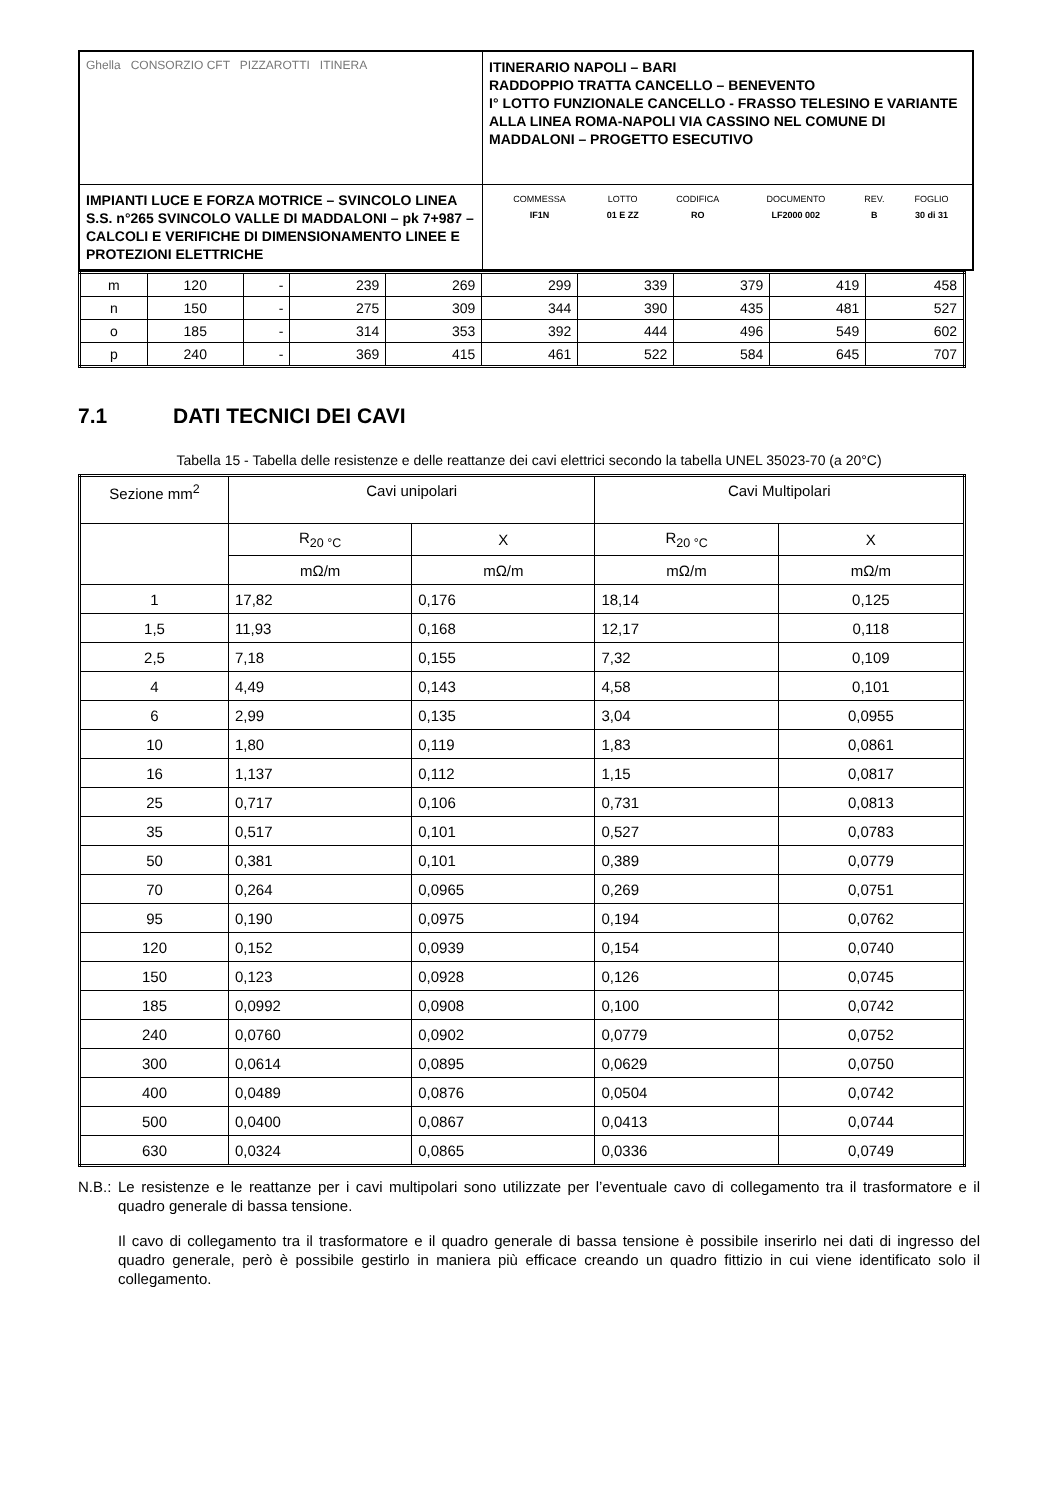| Ghella CONSORZIO CFT PIZZAROTTI ITINERA | ITINERARIO NAPOLI – BARI RADDOPPIO TRATTA CANCELLO – BENEVENTO I° LOTTO FUNZIONALE CANCELLO - FRASSO TELESINO E VARIANTE ALLA LINEA ROMA-NAPOLI VIA CASSINO NEL COMUNE DI MADDALONI – PROGETTO ESECUTIVO |
| IMPIANTI LUCE E FORZA MOTRICE – SVINCOLO LINEA S.S. n°265 SVINCOLO VALLE DI MADDALONI – pk 7+987 –CALCOLI E VERIFICHE DI DIMENSIONAMENTO LINEE E PROTEZIONI ELETTRICHE | / COMMESSA / LOTTO / CODIFICA / DOCUMENTO / REV. / FOGLIO / / IF1N / 01 E ZZ / RO / LF2000 002 / B / 30 di 31 / |
| m | 120 | - | 239 | 269 | 299 | 339 | 379 | 419 | 458 |
| n | 150 | - | 275 | 309 | 344 | 390 | 435 | 481 | 527 |
| o | 185 | - | 314 | 353 | 392 | 444 | 496 | 549 | 602 |
| p | 240 | - | 369 | 415 | 461 | 522 | 584 | 645 | 707 |
7.1 DATI TECNICI DEI CAVI
Tabella 15 - Tabella delle resistenze e delle reattanze dei cavi elettrici secondo la tabella UNEL 35023-70 (a 20°C)
| Sezione mm<sup>2</sup> | Cavi unipolari | | Cavi Multipolari | |
| --- | --- | --- | --- | --- |
| | R<sub>20 °C</sub> | X | R<sub>20 °C</sub> | X |
| | mΩ/m | mΩ/m | mΩ/m | mΩ/m |
| 1 | 17,82 | 0,176 | 18,14 | 0,125 |
| 1,5 | 11,93 | 0,168 | 12,17 | 0,118 |
| 2,5 | 7,18 | 0,155 | 7,32 | 0,109 |
| 4 | 4,49 | 0,143 | 4,58 | 0,101 |
| 6 | 2,99 | 0,135 | 3,04 | 0,0955 |
| 10 | 1,80 | 0,119 | 1,83 | 0,0861 |
| 16 | 1,137 | 0,112 | 1,15 | 0,0817 |
| 25 | 0,717 | 0,106 | 0,731 | 0,0813 |
| 35 | 0,517 | 0,101 | 0,527 | 0,0783 |
| 50 | 0,381 | 0,101 | 0,389 | 0,0779 |
| 70 | 0,264 | 0,0965 | 0,269 | 0,0751 |
| 95 | 0,190 | 0,0975 | 0,194 | 0,0762 |
| 120 | 0,152 | 0,0939 | 0,154 | 0,0740 |
| 150 | 0,123 | 0,0928 | 0,126 | 0,0745 |
| 185 | 0,0992 | 0,0908 | 0,100 | 0,0742 |
| 240 | 0,0760 | 0,0902 | 0,0779 | 0,0752 |
| 300 | 0,0614 | 0,0895 | 0,0629 | 0,0750 |
| 400 | 0,0489 | 0,0876 | 0,0504 | 0,0742 |
| 500 | 0,0400 | 0,0867 | 0,0413 | 0,0744 |
| 630 | 0,0324 | 0,0865 | 0,0336 | 0,0749 |
N.B.: Le resistenze e le reattanze per i cavi multipolari sono utilizzate per l’eventuale cavo di collegamento tra il trasformatore e il quadro generale di bassa tensione.
Il cavo di collegamento tra il trasformatore e il quadro generale di bassa tensione è possibile inserirlo nei dati di ingresso del quadro generale, però è possibile gestirlo in maniera più efficace creando un quadro fittizio in cui viene identificato solo il collegamento.